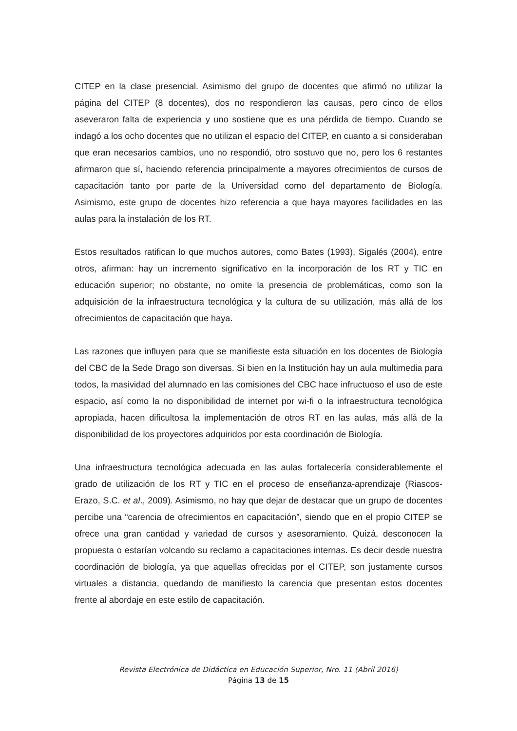CITEP en la clase presencial. Asimismo del grupo de docentes que afirmó no utilizar la página del CITEP (8 docentes), dos no respondieron las causas, pero cinco de ellos aseveraron falta de experiencia y uno sostiene que es una pérdida de tiempo. Cuando se indagó a los ocho docentes que no utilizan el espacio del CITEP, en cuanto a si consideraban que eran necesarios cambios, uno no respondió, otro sostuvo que no, pero los 6 restantes afirmaron que sí, haciendo referencia principalmente a mayores ofrecimientos de cursos de capacitación tanto por parte de la Universidad como del departamento de Biología. Asimismo, este grupo de docentes hizo referencia a que haya mayores facilidades en las aulas para la instalación de los RT.
Estos resultados ratifican lo que muchos autores, como Bates (1993), Sigalés (2004), entre otros, afirman: hay un incremento significativo en la incorporación de los RT y TIC en educación superior; no obstante, no omite la presencia de problemáticas, como son la adquisición de la infraestructura tecnológica y la cultura de su utilización, más allá de los ofrecimientos de capacitación que haya.
Las razones que influyen para que se manifieste esta situación en los docentes de Biología del CBC de la Sede Drago son diversas. Si bien en la Institución hay un aula multimedia para todos, la masividad del alumnado en las comisiones del CBC hace infructuoso el uso de este espacio, así como la no disponibilidad de internet por wi-fi o la infraestructura tecnológica apropiada, hacen dificultosa la implementación de otros RT en las aulas, más allá de la disponibilidad de los proyectores adquiridos por esta coordinación de Biología.
Una infraestructura tecnológica adecuada en las aulas fortalecería considerablemente el grado de utilización de los RT y TIC en el proceso de enseñanza-aprendizaje (Riascos-Erazo, S.C. et al., 2009). Asimismo, no hay que dejar de destacar que un grupo de docentes percibe una “carencia de ofrecimientos en capacitación”, siendo que en el propio CITEP se ofrece una gran cantidad y variedad de cursos y asesoramiento. Quizá, desconocen la propuesta o estarían volcando su reclamo a capacitaciones internas. Es decir desde nuestra coordinación de biología, ya que aquellas ofrecidas por el CITEP, son justamente cursos virtuales a distancia, quedando de manifiesto la carencia que presentan estos docentes frente al abordaje en este estilo de capacitación.
Revista Electrónica de Didáctica en Educación Superior, Nro. 11 (Abril 2016)
Página 13 de 15